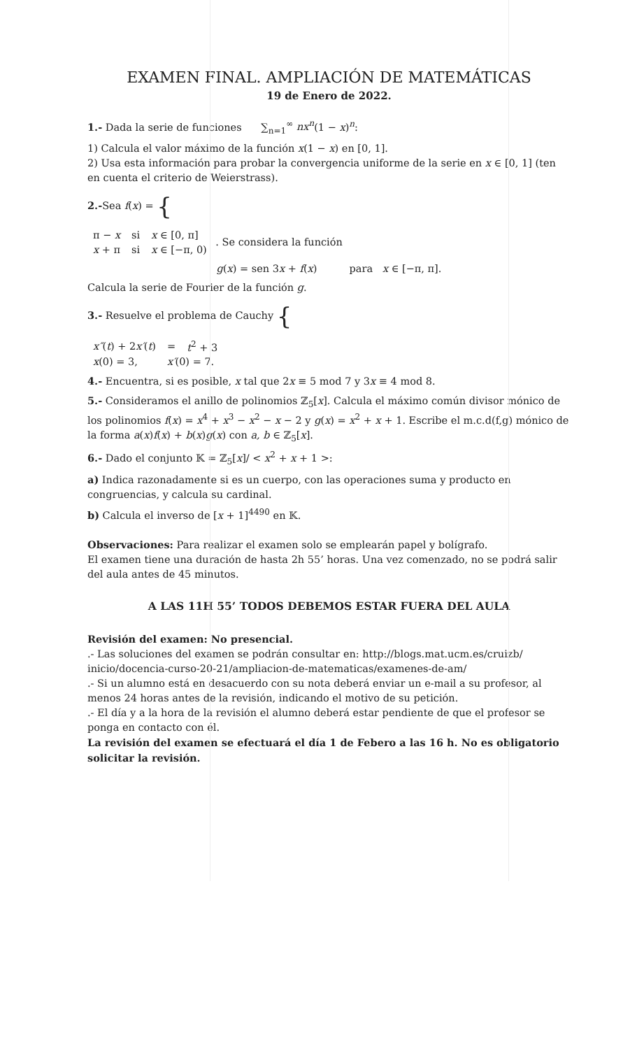EXAMEN FINAL. AMPLIACIÓN DE MATEMÁTICAS
19 de Enero de 2022.
1.- Dada la serie de funciones ∑<sub>n=1</sub><sup>∞</sup> nx<sup>n</sup>(1 − x)<sup>n</sup>:
1) Calcula el valor máximo de la función x(1 − x) en [0, 1].
2) Usa esta información para probar la convergencia uniforme de la serie en x ∈ [0, 1] (ten en cuenta el criterio de Weierstrass).
2.-Sea f(x) = {
| π − x | si | x ∈ [0, π] |
| x + π | si | x ∈ [−π, 0) |
. Se considera la función
g(x) = sen 3x + f(x) para x ∈ [−π, π].
Calcula la serie de Fourier de la función g.
3.- Resuelve el problema de Cauchy {
| x″ ( t ) + 2 x′ ( t ) | = | t<sup>2</sup> + 3 |
| x (0) = 3, | x′ (0) = 7. | |
4.- Encuentra, si es posible, x tal que 2x ≡ 5 mod 7 y 3x ≡ 4 mod 8.
5.- Consideramos el anillo de polinomios ℤ<sub>5</sub>[x]. Calcula el máximo común divisor mónico de los polinomios f(x) = x<sup>4</sup> + x<sup>3</sup> − x<sup>2</sup> − x − 2 y g(x) = x<sup>2</sup> + x + 1. Escribe el m.c.d(f,g) mónico de la forma a(x)f(x) + b(x)g(x) con a, b ∈ ℤ<sub>5</sub>[x].
6.- Dado el conjunto 𝕂 = ℤ<sub>5</sub>[x]/ < x<sup>2</sup> + x + 1 >:
a) Indica razonadamente si es un cuerpo, con las operaciones suma y producto en congruencias, y calcula su cardinal.
b) Calcula el inverso de [x + 1]<sup>4490</sup> en 𝕂.
Observaciones: Para realizar el examen solo se emplearán papel y bolígrafo.
El examen tiene una duración de hasta 2h 55’ horas. Una vez comenzado, no se podrá salir del aula antes de 45 minutos.
A LAS 11H 55’ TODOS DEBEMOS ESTAR FUERA DEL AULA
Revisión del examen: No presencial.
.- Las soluciones del examen se podrán consultar en: http://blogs.mat.ucm.es/cruizb/ inicio/docencia-curso-20-21/ampliacion-de-matematicas/examenes-de-am/
.- Si un alumno está en desacuerdo con su nota deberá enviar un e-mail a su profesor, al menos 24 horas antes de la revisión, indicando el motivo de su petición.
.- El día y a la hora de la revisión el alumno deberá estar pendiente de que el profesor se ponga en contacto con él.
La revisión del examen se efectuará el día 1 de Febero a las 16 h. No es obligatorio solicitar la revisión.